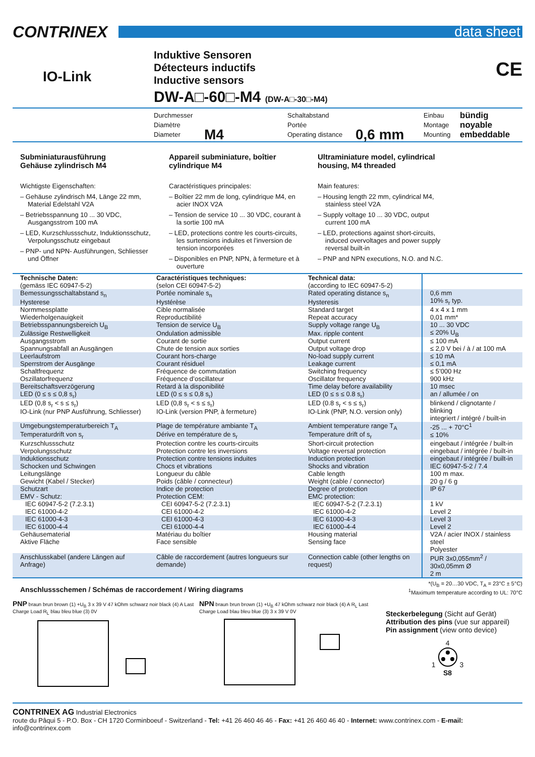CONTRINEX
data sheet
IO-Link
Induktive Sensoren
Détecteurs inductifs
Inductive sensors
DW-A□-60□-M4 (DW-A□-30□-M4)
CE
Durchmesser
Diamètre
Diameter
M4
Schaltabstand
Portée
Operating distance
0,6 mm
Einbau
Montage
Mounting
bündig
noyable
embeddable
Subminiaturausführung
Gehäuse zylindrisch M4
Wichtigste Eigenschaften:
– Gehäuse zylindrisch M4, Länge 22 mm, Material Edelstahl V2A
– Betriebsspannung 10 ... 30 VDC, Ausgangsstrom 100 mA
– LED, Kurzschlussschutz, Induktionsschutz, Verpolungsschutz eingebaut
– PNP- und NPN- Ausführungen, Schliesser und Öffner
Appareil subminiature, boîtier cylindrique M4
Caractéristiques principales:
– Boîtier 22 mm de long, cylindrique M4, en acier INOX V2A
– Tension de service 10 ... 30 VDC, courant à la sortie 100 mA
– LED, protections contre les courts-circuits, les surtensions induites et l’inversion de tension incorporées
– Disponibles en PNP, NPN, à fermeture et à ouverture
Ultraminiature model, cylindrical housing, M4 threaded
Main features:
– Housing length 22 mm, cylindrical M4, stainless steel V2A
– Supply voltage 10 ... 30 VDC, output current 100 mA
– LED, protections against short-circuits, induced overvoltages and power supply reversal built-in
– PNP and NPN executions, N.O. and N.C.
| Technische Daten: (gemäss IEC 60947-5-2) | Caractéristiques techniques: (selon CEI 60947-5-2) | Technical data: (according to IEC 60947-5-2) | |
| Bemessungsschaltabstand s<sub>n</sub> Hysterese | Portée nominale s<sub>n</sub> Hystérèse | Rated operating distance s<sub>n</sub> Hysteresis | 0,6 mm 10% s<sub>r</sub> typ. |
| Normmessplatte Wiederholgenauigkeit | Cible normalisée Reproductibilité | Standard target Repeat accuracy | 4 x 4 x 1 mm 0,01 mm* |
| Betriebsspannungsbereich U<sub>B</sub> Zulässige Restwelligkeit | Tension de service U<sub>B</sub> Ondulation admissible | Supply voltage range U<sub>B</sub> Max. ripple content | 10 ... 30 VDC ≤ 20% U<sub>B</sub> |
| Ausgangsstrom Spannungsabfall an Ausgängen | Courant de sortie Chute de tension aux sorties | Output current Output voltage drop | ≤ 100 mA ≤ 2,0 V bei / à / at 100 mA |
| Leerlaufstrom Sperrstrom der Ausgänge | Courant hors-charge Courant résiduel | No-load supply current Leakage current | ≤ 10 mA ≤ 0,1 mA |
| Schaltfrequenz Oszillatorfrequenz | Fréquence de commutation Fréquence d’oscillateur | Switching frequency Oscillator frequency | ≤ 5’000 Hz 900 kHz |
| Bereitschaftsverzögerung LED (0 ≤ s ≤ 0,8 s<sub>r</sub>) | Retard à la disponibilité LED (0 ≤ s ≤ 0,8 s<sub>r</sub>) | Time delay before availability LED (0 ≤ s ≤ 0.8 s<sub>r</sub>) | 10 msec an / allumée / on |
| LED (0,8 s<sub>r</sub> < s ≤ s<sub>r</sub>) IO-Link (nur PNP Ausführung, Schliesser) | LED (0,8 s<sub>r</sub> < s ≤ s<sub>r</sub>) IO-Link (version PNP, à fermeture) | LED (0.8 s<sub>r</sub> < s ≤ s<sub>r</sub>) IO-Link (PNP, N.O. version only) | blinkend / clignotante / blinking integriert / intégré / built-in |
| Umgebungstemperaturbereich T<sub>A</sub> Temperaturdrift von s<sub>r</sub> | Plage de température ambiante T<sub>A</sub> Dérive en température de s<sub>r</sub> | Ambient temperature range T<sub>A</sub> Temperature drift of s<sub>r</sub> | -25 ... + 70°C<sup>1</sup> ≤ 10% |
| Kurzschlussschutz Verpolungsschutz | Protection contre les courts-circuits Protection contre les inversions | Short-circuit protection Voltage reversal protection | eingebaut / intégrée / built-in eingebaut / intégrée / built-in |
| Induktionsschutz Schocken und Schwingen | Protection contre tensions induites Chocs et vibrations | Induction protection Shocks and vibration | eingebaut / intégrée / built-in IEC 60947-5-2 / 7.4 |
| Leitungslänge Gewicht (Kabel / Stecker) | Longueur du câble Poids (câble / connecteur) | Cable length Weight (cable / connector) | 100 m max. 20 g / 6 g |
| Schutzart EMV - Schutz: | Indice de protection Protection CEM: | Degree of protection EMC protection: | IP 67 |
| IEC 60947-5-2 (7.2.3.1) IEC 61000-4-2 | CEI 60947-5-2 (7.2.3.1) CEI 61000-4-2 | IEC 60947-5-2 (7.2.3.1) IEC 61000-4-2 | 1 kV Level 2 |
| IEC 61000-4-3 IEC 61000-4-4 | CEI 61000-4-3 CEI 61000-4-4 | IEC 61000-4-3 IEC 61000-4-4 | Level 3 Level 2 |
| Gehäusematerial Aktive Fläche | Matériau du boîtier Face sensible | Housing material Sensing face | V2A / acier INOX / stainless steel Polyester |
| Anschlusskabel (andere Längen auf Anfrage) | Câble de raccordement (autres longueurs sur demande) | Connection cable (other lengths on request) | PUR 3x0,055mm<sup>2</sup> / 30x0,05mm Ø 2 m |
Anschlussschemen / Schémas de raccordement / Wiring diagrams
*(U<sub>B</sub> = 20…30 VDC, T<sub>A</sub> = 23°C ± 5°C)
<sup>1</sup> Maximum temperature according to UL: 70°C
PNP braun brun brown (1) +U<sub>B</sub> 3 x 39 V 47 kOhm schwarz noir black (4) A Last Charge Load R<sub>L</sub> blau bleu blue (3) 0V
NPN braun brun brown (1) +U<sub>B</sub> 47 kOhm schwarz noir black (4) A R<sub>L</sub> Last Charge Load blau bleu blue (3) 3 x 39 V 0V
Steckerbelegung (Sicht auf Gerät)
Attribution des pins (vue sur appareil)
Pin assignment (view onto device)
4
1 3
S8
CONTRINEX AG Industrial Electronics
route du Pâqui 5 - P.O. Box - CH 1720 Corminboeuf - Switzerland - Tel: +41 26 460 46 46 - Fax: +41 26 460 46 40 - Internet: www.contrinex.com - E-mail: info@contrinex.com